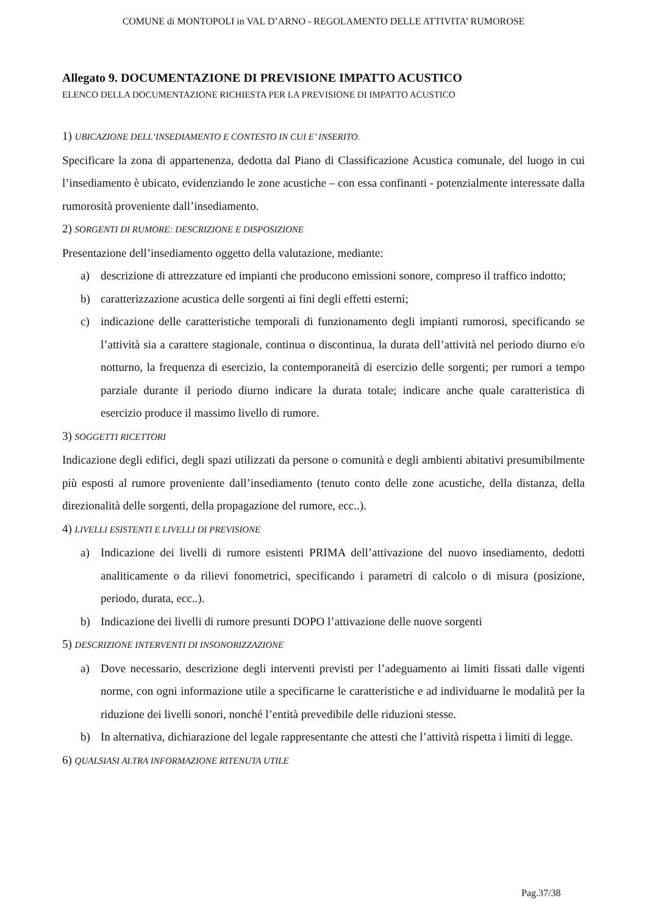COMUNE di MONTOPOLI in VAL D’ARNO - REGOLAMENTO DELLE ATTIVITA’ RUMOROSE
Allegato 9. DOCUMENTAZIONE DI PREVISIONE IMPATTO ACUSTICO
ELENCO DELLA DOCUMENTAZIONE RICHIESTA PER LA PREVISIONE DI IMPATTO ACUSTICO
1) UBICAZIONE DELL’INSEDIAMENTO E CONTESTO IN CUI E’ INSERITO.
Specificare la zona di appartenenza, dedotta dal Piano di Classificazione Acustica comunale, del luogo in cui l’insediamento è ubicato, evidenziando le zone acustiche – con essa confinanti - potenzialmente interessate dalla rumorosità proveniente dall’insediamento.
2) SORGENTI DI RUMORE: DESCRIZIONE E DISPOSIZIONE
Presentazione dell’insediamento oggetto della valutazione, mediante:
a) descrizione di attrezzature ed impianti che producono emissioni sonore, compreso il traffico indotto;
b) caratterizzazione acustica delle sorgenti ai fini degli effetti esterni;
c) indicazione delle caratteristiche temporali di funzionamento degli impianti rumorosi, specificando se l’attività sia a carattere stagionale, continua o discontinua, la durata dell’attività nel periodo diurno e/o notturno, la frequenza di esercizio, la contemporaneità di esercizio delle sorgenti; per rumori a tempo parziale durante il periodo diurno indicare la durata totale; indicare anche quale caratteristica di esercizio produce il massimo livello di rumore.
3) SOGGETTI RICETTORI
Indicazione degli edifici, degli spazi utilizzati da persone o comunità e degli ambienti abitativi presumibilmente più esposti al rumore proveniente dall’insediamento (tenuto conto delle zone acustiche, della distanza, della direzionalità delle sorgenti, della propagazione del rumore, ecc..).
4) LIVELLI ESISTENTI E LIVELLI DI PREVISIONE
a) Indicazione dei livelli di rumore esistenti PRIMA dell’attivazione del nuovo insediamento, dedotti analiticamente o da rilievi fonometrici, specificando i parametri di calcolo o di misura (posizione, periodo, durata, ecc..).
b) Indicazione dei livelli di rumore presunti DOPO l’attivazione delle nuove sorgenti
5) DESCRIZIONE INTERVENTI DI INSONORIZZAZIONE
a) Dove necessario, descrizione degli interventi previsti per l’adeguamento ai limiti fissati dalle vigenti norme, con ogni informazione utile a specificarne le caratteristiche e ad individuarne le modalità per la riduzione dei livelli sonori, nonché l’entità prevedibile delle riduzioni stesse.
b) In alternativa, dichiarazione del legale rappresentante che attesti che l’attività rispetta i limiti di legge.
6) QUALSIASI ALTRA INFORMAZIONE RITENUTA UTILE
Pag.37/38